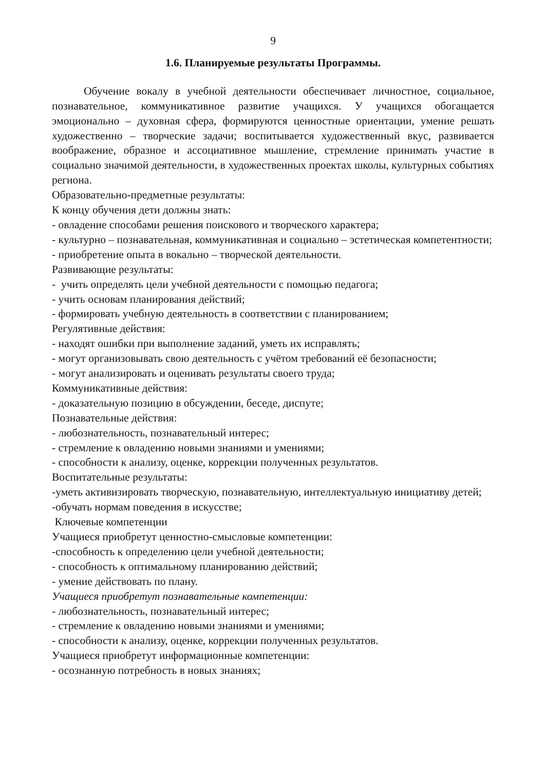9
1.6. Планируемые результаты Программы.
Обучение вокалу в учебной деятельности обеспечивает личностное, социальное, познавательное, коммуникативное развитие учащихся. У учащихся обогащается эмоционально – духовная сфера, формируются ценностные ориентации, умение решать художественно – творческие задачи; воспитывается художественный вкус, развивается воображение, образное и ассоциативное мышление, стремление принимать участие в социально значимой деятельности, в художественных проектах школы, культурных событиях региона.
Образовательно-предметные результаты:
К концу обучения дети должны знать:
- овладение способами решения поискового и творческого характера;
- культурно – познавательная, коммуникативная и социально – эстетическая компетентности;
- приобретение опыта в вокально – творческой деятельности.
Развивающие результаты:
- учить определять цели учебной деятельности с помощью педагога;
- учить основам планирования действий;
- формировать учебную деятельность в соответствии с планированием;
Регулятивные действия:
- находят ошибки при выполнение заданий, уметь их исправлять;
- могут организовывать свою деятельность с учётом требований её безопасности;
- могут анализировать и оценивать результаты своего труда;
Коммуникативные действия:
- доказательную позицию в обсуждении, беседе, диспуте;
Познавательные действия:
- любознательность, познавательный интерес;
- стремление к овладению новыми знаниями и умениями;
- способности к анализу, оценке, коррекции полученных результатов.
Воспитательные результаты:
-уметь активизировать творческую, познавательную, интеллектуальную инициативу детей;
-обучать нормам поведения в искусстве;
Ключевые компетенции
Учащиеся приобретут ценностно-смысловые компетенции:
-способность к определению цели учебной деятельности;
- способность к оптимальному планированию действий;
- умение действовать по плану.
Учащиеся приобретут познавательные компетенции:
- любознательность, познавательный интерес;
- стремление к овладению новыми знаниями и умениями;
- способности к анализу, оценке, коррекции полученных результатов.
Учащиеся приобретут информационные компетенции:
- осознанную потребность в новых знаниях;